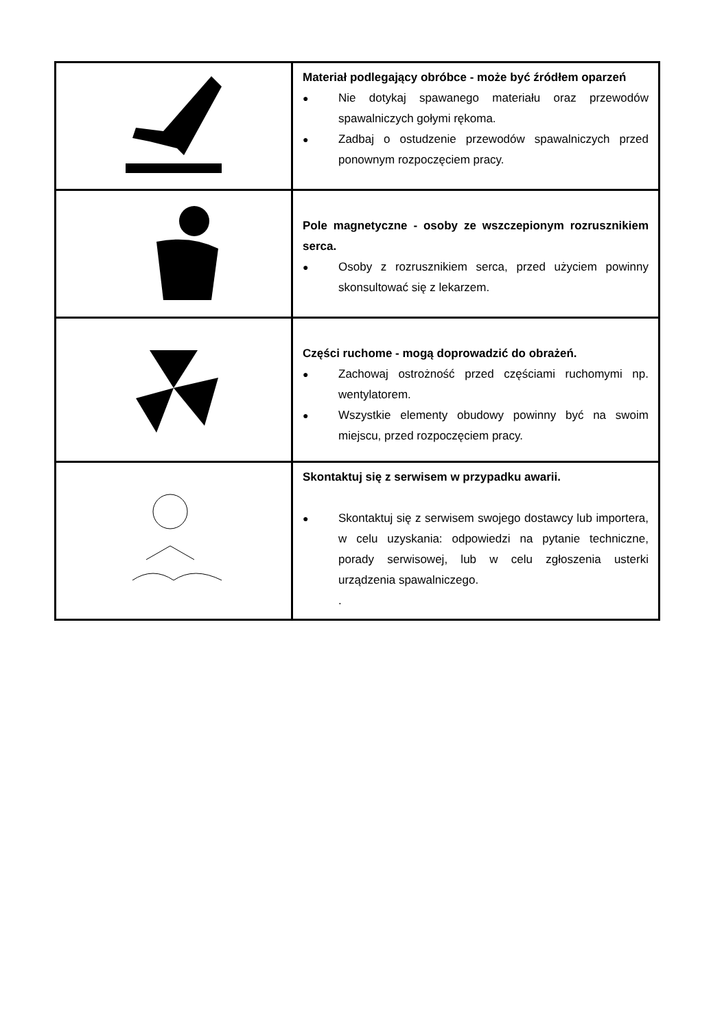| | Materiał podlegający obróbce - może być źródłem oparzeń ● Nie dotykaj spawanego materiału oraz przewodów spawalniczych gołymi rękoma. ● Zadbaj o ostudzenie przewodów spawalniczych przed ponownym rozpoczęciem pracy. |
| | Pole magnetyczne - osoby ze wszczepionym rozrusznikiem serca. ● Osoby z rozrusznikiem serca, przed użyciem powinny skonsultować się z lekarzem. |
| | Części ruchome - mogą doprowadzić do obrażeń. ● Zachowaj ostrożność przed częściami ruchomymi np. wentylatorem. ● Wszystkie elementy obudowy powinny być na swoim miejscu, przed rozpoczęciem pracy. |
| | Skontaktuj się z serwisem w przypadku awarii. ● Skontaktuj się z serwisem swojego dostawcy lub importera, w celu uzyskania: odpowiedzi na pytanie techniczne, porady serwisowej, lub w celu zgłoszenia usterki urządzenia spawalniczego. . |